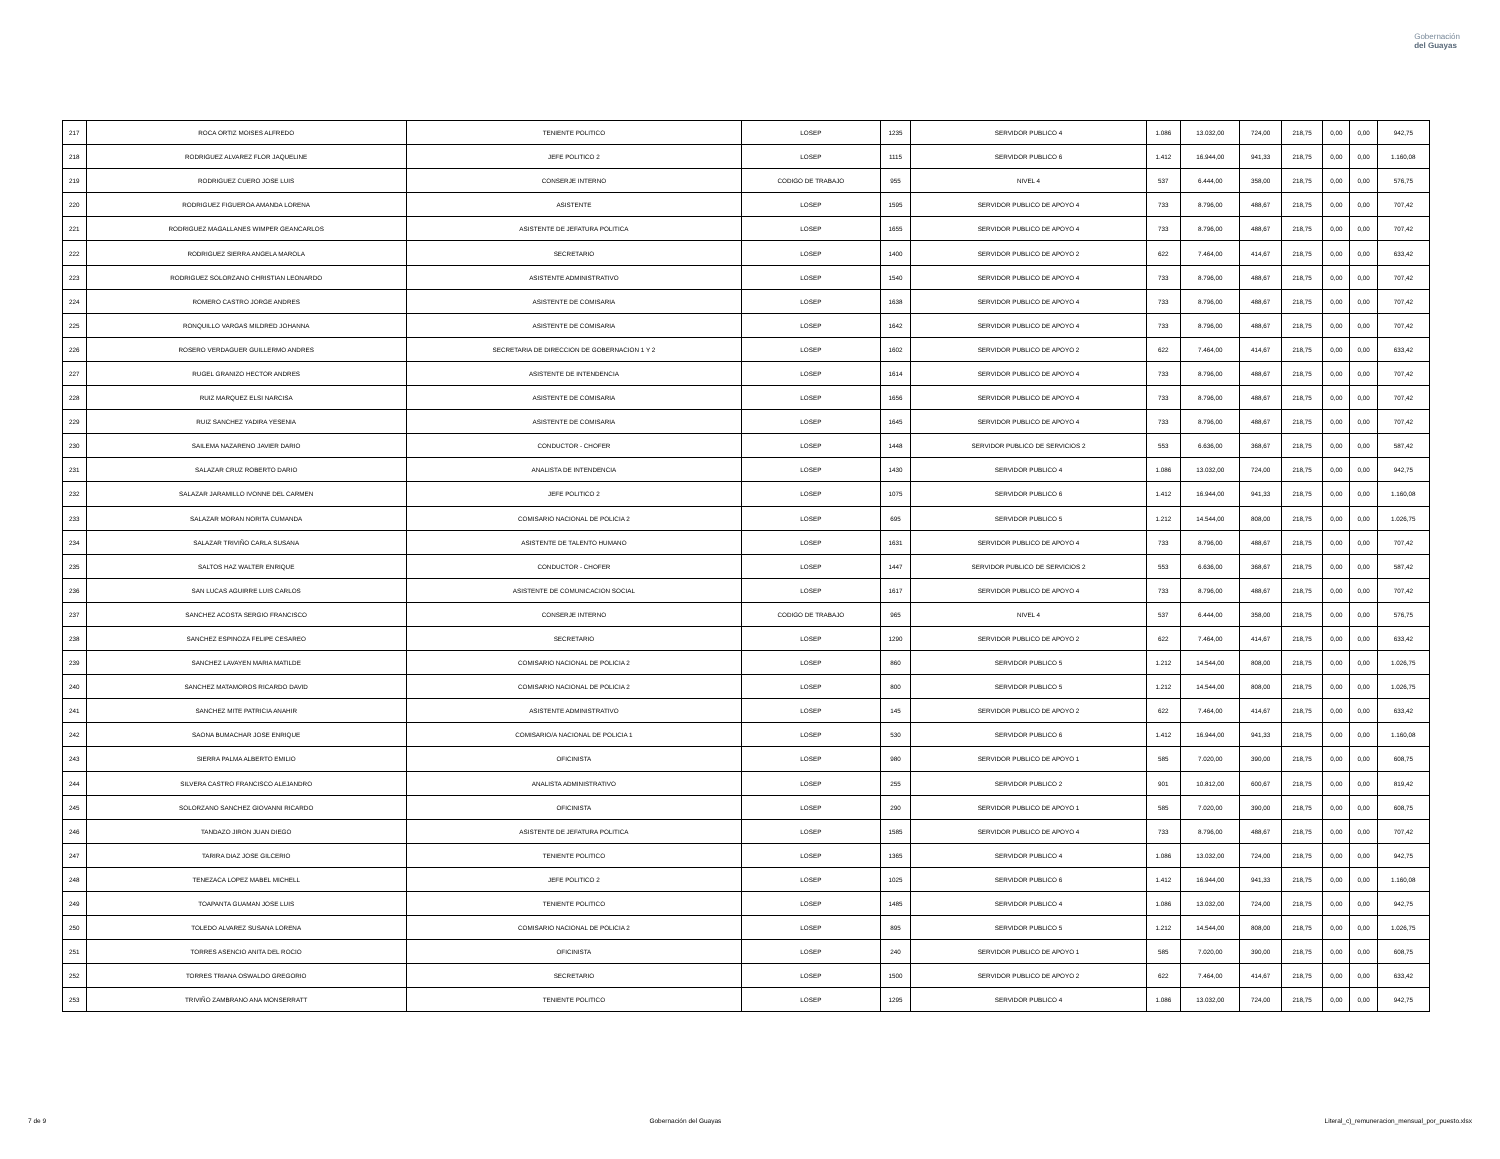Gobernación
del Guayas
| 217 | ROCA ORTIZ MOISES ALFREDO | TENIENTE POLITICO | LOSEP | 1235 | SERVIDOR PUBLICO 4 | 1.086 | 13.032,00 | 724,00 | 218,75 | 0,00 | 0,00 | 942,75 |
| 218 | RODRIGUEZ ALVAREZ FLOR JAQUELINE | JEFE POLITICO 2 | LOSEP | 1115 | SERVIDOR PUBLICO 6 | 1.412 | 16.944,00 | 941,33 | 218,75 | 0,00 | 0,00 | 1.160,08 |
| 219 | RODRIGUEZ CUERO JOSE LUIS | CONSERJE INTERNO | CODIGO DE TRABAJO | 955 | NIVEL 4 | 537 | 6.444,00 | 358,00 | 218,75 | 0,00 | 0,00 | 576,75 |
| 220 | RODRIGUEZ FIGUEROA AMANDA LORENA | ASISTENTE | LOSEP | 1595 | SERVIDOR PUBLICO DE APOYO 4 | 733 | 8.796,00 | 488,67 | 218,75 | 0,00 | 0,00 | 707,42 |
| 221 | RODRIGUEZ MAGALLANES WIMPER GEANCARLOS | ASISTENTE DE JEFATURA POLITICA | LOSEP | 1655 | SERVIDOR PUBLICO DE APOYO 4 | 733 | 8.796,00 | 488,67 | 218,75 | 0,00 | 0,00 | 707,42 |
| 222 | RODRIGUEZ SIERRA ANGELA MAROLA | SECRETARIO | LOSEP | 1400 | SERVIDOR PUBLICO DE APOYO 2 | 622 | 7.464,00 | 414,67 | 218,75 | 0,00 | 0,00 | 633,42 |
| 223 | RODRIGUEZ SOLORZANO CHRISTIAN LEONARDO | ASISTENTE ADMINISTRATIVO | LOSEP | 1540 | SERVIDOR PUBLICO DE APOYO 4 | 733 | 8.796,00 | 488,67 | 218,75 | 0,00 | 0,00 | 707,42 |
| 224 | ROMERO CASTRO JORGE ANDRES | ASISTENTE DE COMISARIA | LOSEP | 1638 | SERVIDOR PUBLICO DE APOYO 4 | 733 | 8.796,00 | 488,67 | 218,75 | 0,00 | 0,00 | 707,42 |
| 225 | RONQUILLO VARGAS MILDRED JOHANNA | ASISTENTE DE COMISARIA | LOSEP | 1642 | SERVIDOR PUBLICO DE APOYO 4 | 733 | 8.796,00 | 488,67 | 218,75 | 0,00 | 0,00 | 707,42 |
| 226 | ROSERO VERDAGUER GUILLERMO ANDRES | SECRETARIA DE DIRECCION DE GOBERNACION 1 Y 2 | LOSEP | 1602 | SERVIDOR PUBLICO DE APOYO 2 | 622 | 7.464,00 | 414,67 | 218,75 | 0,00 | 0,00 | 633,42 |
| 227 | RUGEL GRANIZO HECTOR ANDRES | ASISTENTE DE INTENDENCIA | LOSEP | 1614 | SERVIDOR PUBLICO DE APOYO 4 | 733 | 8.796,00 | 488,67 | 218,75 | 0,00 | 0,00 | 707,42 |
| 228 | RUIZ MARQUEZ ELSI NARCISA | ASISTENTE DE COMISARIA | LOSEP | 1656 | SERVIDOR PUBLICO DE APOYO 4 | 733 | 8.796,00 | 488,67 | 218,75 | 0,00 | 0,00 | 707,42 |
| 229 | RUIZ SANCHEZ YADIRA YESENIA | ASISTENTE DE COMISARIA | LOSEP | 1645 | SERVIDOR PUBLICO DE APOYO 4 | 733 | 8.796,00 | 488,67 | 218,75 | 0,00 | 0,00 | 707,42 |
| 230 | SAILEMA NAZARENO JAVIER DARIO | CONDUCTOR - CHOFER | LOSEP | 1448 | SERVIDOR PUBLICO DE SERVICIOS 2 | 553 | 6.636,00 | 368,67 | 218,75 | 0,00 | 0,00 | 587,42 |
| 231 | SALAZAR CRUZ ROBERTO DARIO | ANALISTA DE INTENDENCIA | LOSEP | 1430 | SERVIDOR PUBLICO 4 | 1.086 | 13.032,00 | 724,00 | 218,75 | 0,00 | 0,00 | 942,75 |
| 232 | SALAZAR JARAMILLO IVONNE DEL CARMEN | JEFE POLITICO 2 | LOSEP | 1075 | SERVIDOR PUBLICO 6 | 1.412 | 16.944,00 | 941,33 | 218,75 | 0,00 | 0,00 | 1.160,08 |
| 233 | SALAZAR MORAN NORITA CUMANDA | COMISARIO NACIONAL DE POLICIA 2 | LOSEP | 695 | SERVIDOR PUBLICO 5 | 1.212 | 14.544,00 | 808,00 | 218,75 | 0,00 | 0,00 | 1.026,75 |
| 234 | SALAZAR TRIVIÑO CARLA SUSANA | ASISTENTE DE TALENTO HUMANO | LOSEP | 1631 | SERVIDOR PUBLICO DE APOYO 4 | 733 | 8.796,00 | 488,67 | 218,75 | 0,00 | 0,00 | 707,42 |
| 235 | SALTOS HAZ WALTER ENRIQUE | CONDUCTOR - CHOFER | LOSEP | 1447 | SERVIDOR PUBLICO DE SERVICIOS 2 | 553 | 6.636,00 | 368,67 | 218,75 | 0,00 | 0,00 | 587,42 |
| 236 | SAN LUCAS AGUIRRE LUIS CARLOS | ASISTENTE DE COMUNICACION SOCIAL | LOSEP | 1617 | SERVIDOR PUBLICO DE APOYO 4 | 733 | 8.796,00 | 488,67 | 218,75 | 0,00 | 0,00 | 707,42 |
| 237 | SANCHEZ ACOSTA SERGIO FRANCISCO | CONSERJE INTERNO | CODIGO DE TRABAJO | 965 | NIVEL 4 | 537 | 6.444,00 | 358,00 | 218,75 | 0,00 | 0,00 | 576,75 |
| 238 | SANCHEZ ESPINOZA FELIPE CESAREO | SECRETARIO | LOSEP | 1290 | SERVIDOR PUBLICO DE APOYO 2 | 622 | 7.464,00 | 414,67 | 218,75 | 0,00 | 0,00 | 633,42 |
| 239 | SANCHEZ LAVAYEN MARIA MATILDE | COMISARIO NACIONAL DE POLICIA 2 | LOSEP | 860 | SERVIDOR PUBLICO 5 | 1.212 | 14.544,00 | 808,00 | 218,75 | 0,00 | 0,00 | 1.026,75 |
| 240 | SANCHEZ MATAMOROS RICARDO DAVID | COMISARIO NACIONAL DE POLICIA 2 | LOSEP | 800 | SERVIDOR PUBLICO 5 | 1.212 | 14.544,00 | 808,00 | 218,75 | 0,00 | 0,00 | 1.026,75 |
| 241 | SANCHEZ MITE PATRICIA ANAHIR | ASISTENTE ADMINISTRATIVO | LOSEP | 145 | SERVIDOR PUBLICO DE APOYO 2 | 622 | 7.464,00 | 414,67 | 218,75 | 0,00 | 0,00 | 633,42 |
| 242 | SAONA BUMACHAR JOSE ENRIQUE | COMISARIO/A NACIONAL DE POLICIA 1 | LOSEP | 530 | SERVIDOR PUBLICO 6 | 1.412 | 16.944,00 | 941,33 | 218,75 | 0,00 | 0,00 | 1.160,08 |
| 243 | SIERRA PALMA ALBERTO EMILIO | OFICINISTA | LOSEP | 980 | SERVIDOR PUBLICO DE APOYO 1 | 585 | 7.020,00 | 390,00 | 218,75 | 0,00 | 0,00 | 608,75 |
| 244 | SILVERA CASTRO FRANCISCO ALEJANDRO | ANALISTA ADMINISTRATIVO | LOSEP | 255 | SERVIDOR PUBLICO 2 | 901 | 10.812,00 | 600,67 | 218,75 | 0,00 | 0,00 | 819,42 |
| 245 | SOLORZANO SANCHEZ GIOVANNI RICARDO | OFICINISTA | LOSEP | 290 | SERVIDOR PUBLICO DE APOYO 1 | 585 | 7.020,00 | 390,00 | 218,75 | 0,00 | 0,00 | 608,75 |
| 246 | TANDAZO JIRON JUAN DIEGO | ASISTENTE DE JEFATURA POLITICA | LOSEP | 1585 | SERVIDOR PUBLICO DE APOYO 4 | 733 | 8.796,00 | 488,67 | 218,75 | 0,00 | 0,00 | 707,42 |
| 247 | TARIRA DIAZ JOSE GILCERIO | TENIENTE POLITICO | LOSEP | 1365 | SERVIDOR PUBLICO 4 | 1.086 | 13.032,00 | 724,00 | 218,75 | 0,00 | 0,00 | 942,75 |
| 248 | TENEZACA LOPEZ MABEL MICHELL | JEFE POLITICO 2 | LOSEP | 1025 | SERVIDOR PUBLICO 6 | 1.412 | 16.944,00 | 941,33 | 218,75 | 0,00 | 0,00 | 1.160,08 |
| 249 | TOAPANTA GUAMAN JOSE LUIS | TENIENTE POLITICO | LOSEP | 1485 | SERVIDOR PUBLICO 4 | 1.086 | 13.032,00 | 724,00 | 218,75 | 0,00 | 0,00 | 942,75 |
| 250 | TOLEDO ALVAREZ SUSANA LORENA | COMISARIO NACIONAL DE POLICIA 2 | LOSEP | 895 | SERVIDOR PUBLICO 5 | 1.212 | 14.544,00 | 808,00 | 218,75 | 0,00 | 0,00 | 1.026,75 |
| 251 | TORRES ASENCIO ANITA DEL ROCIO | OFICINISTA | LOSEP | 240 | SERVIDOR PUBLICO DE APOYO 1 | 585 | 7.020,00 | 390,00 | 218,75 | 0,00 | 0,00 | 608,75 |
| 252 | TORRES TRIANA OSWALDO GREGORIO | SECRETARIO | LOSEP | 1500 | SERVIDOR PUBLICO DE APOYO 2 | 622 | 7.464,00 | 414,67 | 218,75 | 0,00 | 0,00 | 633,42 |
| 253 | TRIVIÑO ZAMBRANO ANA MONSERRATT | TENIENTE POLITICO | LOSEP | 1295 | SERVIDOR PUBLICO 4 | 1.086 | 13.032,00 | 724,00 | 218,75 | 0,00 | 0,00 | 942,75 |
7 de 9 Gobernación del Guayas Literal_c)_remuneracion_mensual_por_puesto.xlsx